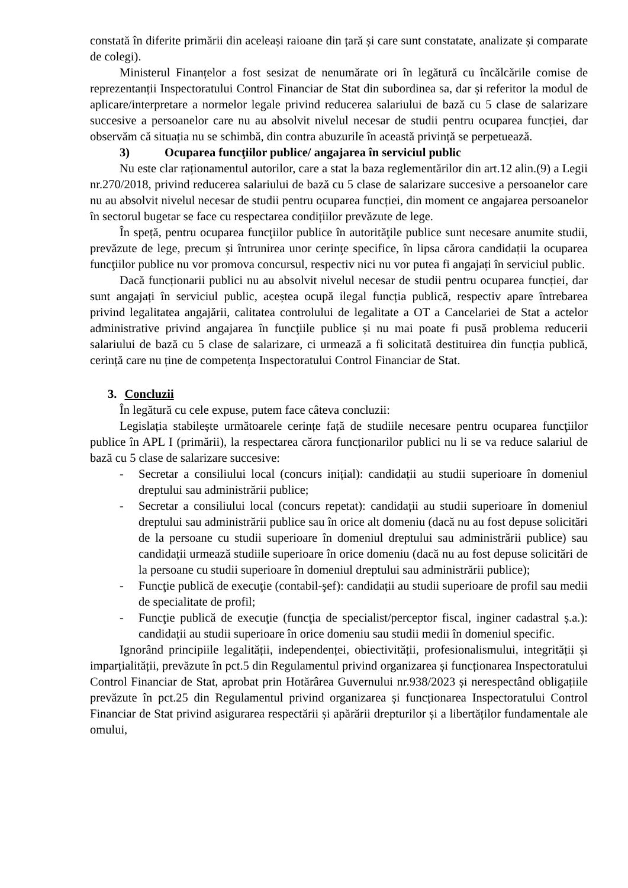constată în diferite primării din aceleași raioane din țară și care sunt constatate, analizate și comparate de colegi).
Ministerul Finanțelor a fost sesizat de nenumărate ori în legătură cu încălcările comise de reprezentanții Inspectoratului Control Financiar de Stat din subordinea sa, dar și referitor la modul de aplicare/interpretare a normelor legale privind reducerea salariului de bază cu 5 clase de salarizare succesive a persoanelor care nu au absolvit nivelul necesar de studii pentru ocuparea funcției, dar observăm că situația nu se schimbă, din contra abuzurile în această privință se perpetuează.
3) Ocuparea funcţiilor publice/ angajarea în serviciul public
Nu este clar raționamentul autorilor, care a stat la baza reglementărilor din art.12 alin.(9) a Legii nr.270/2018, privind reducerea salariului de bază cu 5 clase de salarizare succesive a persoanelor care nu au absolvit nivelul necesar de studii pentru ocuparea funcției, din moment ce angajarea persoanelor în sectorul bugetar se face cu respectarea condițiilor prevăzute de lege.
În speță, pentru ocuparea funcţiilor publice în autorităţile publice sunt necesare anumite studii, prevăzute de lege, precum și întrunirea unor cerinţe specifice, în lipsa cărora candidații la ocuparea funcţiilor publice nu vor promova concursul, respectiv nici nu vor putea fi angajați în serviciul public.
Dacă funcționarii publici nu au absolvit nivelul necesar de studii pentru ocuparea funcției, dar sunt angajați în serviciul public, acеștea ocupă ilegal funcția publică, respectiv apare întrebarea privind legalitatea angajării, calitatea controlului de legalitate a OT a Cancelariei de Stat a actelor administrative privind angajarea în funcţiile publice și nu mai poate fi pusă problema reducerii salariului de bază cu 5 clase de salarizare, ci urmează a fi solicitată destituirea din funcția publică, cerință care nu ține de competența Inspectoratului Control Financiar de Stat.
3. Concluzii
În legătură cu cele expuse, putem face câteva concluzii:
Legislația stabilește următoarele cerințe față de studiile necesare pentru ocuparea funcţiilor publice în APL I (primării), la respectarea cărora funcționarilor publici nu li se va reduce salariul de bază cu 5 clase de salarizare succesive:
- Secretar a consiliului local (concurs inițial): candidații au studii superioare în domeniul dreptului sau administrării publice;
- Secretar a consiliului local (concurs repetat): candidații au studii superioare în domeniul dreptului sau administrării publice sau în orice alt domeniu (dacă nu au fost depuse solicitări de la persoane cu studii superioare în domeniul dreptului sau administrării publice) sau candidații urmează studiile superioare în orice domeniu (dacă nu au fost depuse solicitări de la persoane cu studii superioare în domeniul dreptului sau administrării publice);
- Funcţie publică de execuţie (contabil-şef): candidații au studii superioare de profil sau medii de specialitate de profil;
- Funcţie publică de execuţie (funcţia de specialist/perceptor fiscal, inginer cadastral ș.a.): candidații au studii superioare în orice domeniu sau studii medii în domeniul specific.
Ignorând principiile legalității, independenței, obiectivității, profesionalismului, integrității și imparțialității, prevăzute în pct.5 din Regulamentul privind organizarea și funcționarea Inspectoratului Control Financiar de Stat, aprobat prin Hotărârea Guvernului nr.938/2023 și nerespectând obligațiile prevăzute în pct.25 din Regulamentul privind organizarea și funcționarea Inspectoratului Control Financiar de Stat privind asigurarea respectării și apărării drepturilor și a libertăților fundamentale ale omului,